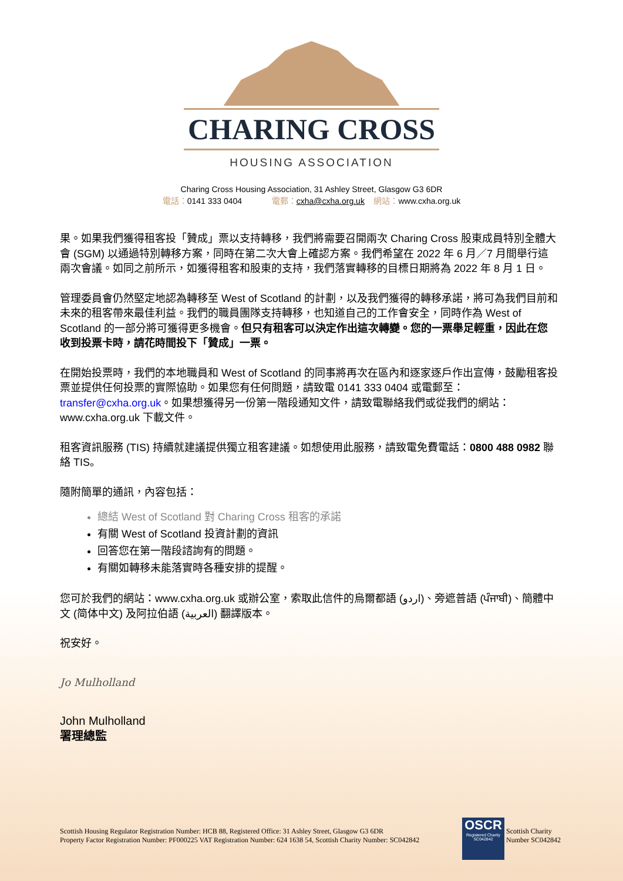CHARING CROSS
HOUSING ASSOCIATION
Charing Cross Housing Association, 31 Ashley Street, Glasgow G3 6DR
電話：0141 333 0404 電郵：cxha@cxha.org.uk 網站：www.cxha.org.uk
果。如果我們獲得租客投「贊成」票以支持轉移，我們將需要召開兩次 Charing Cross 股東成員特別全體大會 (SGM) 以通過特別轉移方案，同時在第二次大會上確認方案。我們希望在 2022 年 6 月／7 月間舉行這兩次會議。如同之前所示，如獲得租客和股東的支持，我們落實轉移的目標日期將為 2022 年 8 月 1 日。
管理委員會仍然堅定地認為轉移至 West of Scotland 的計劃，以及我們獲得的轉移承諾，將可為我們目前和未來的租客帶來最佳利益。我們的職員團隊支持轉移，也知道自己的工作會安全，同時作為 West of Scotland 的一部分將可獲得更多機會。但只有租客可以決定作出這次轉變。您的一票舉足輕重，因此在您收到投票卡時，請花時間投下「贊成」一票。
在開始投票時，我們的本地職員和 West of Scotland 的同事將再次在區內和逐家逐戶作出宣傳，鼓勵租客投票並提供任何投票的實際協助。如果您有任何問題，請致電 0141 333 0404 或電郵至：transfer@cxha.org.uk。如果想獲得另一份第一階段通知文件，請致電聯絡我們或從我們的網站：www.cxha.org.uk 下載文件。
租客資訊服務 (TIS) 持續就建議提供獨立租客建議。如想使用此服務，請致電免費電話：0800 488 0982 聯絡 TIS。
隨附簡單的通訊，內容包括：
總結 West of Scotland 對 Charing Cross 租客的承諾
有關 West of Scotland 投資計劃的資訊
回答您在第一階段諮詢有的問題。
有關如轉移未能落實時各種安排的提醒。
您可於我們的網站：www.cxha.org.uk 或辦公室，索取此信件的烏爾都語 (اردو)、旁遮普語 (ਪੰਜਾਬੀ)、簡體中文 (简体中文) 及阿拉伯語 (العربية) 翻譯版本。
祝安好。
Jo Mulholland
John Mulholland
署理總監
Scottish Housing Regulator Registration Number: HCB 88, Registered Office: 31 Ashley Street, Glasgow G3 6DR
Property Factor Registration Number: PF000225 VAT Registration Number: 624 1638 54, Scottish Charity Number: SC042842
OSCR
Registered Charity SC042842
Scottish Charity
Number SC042842